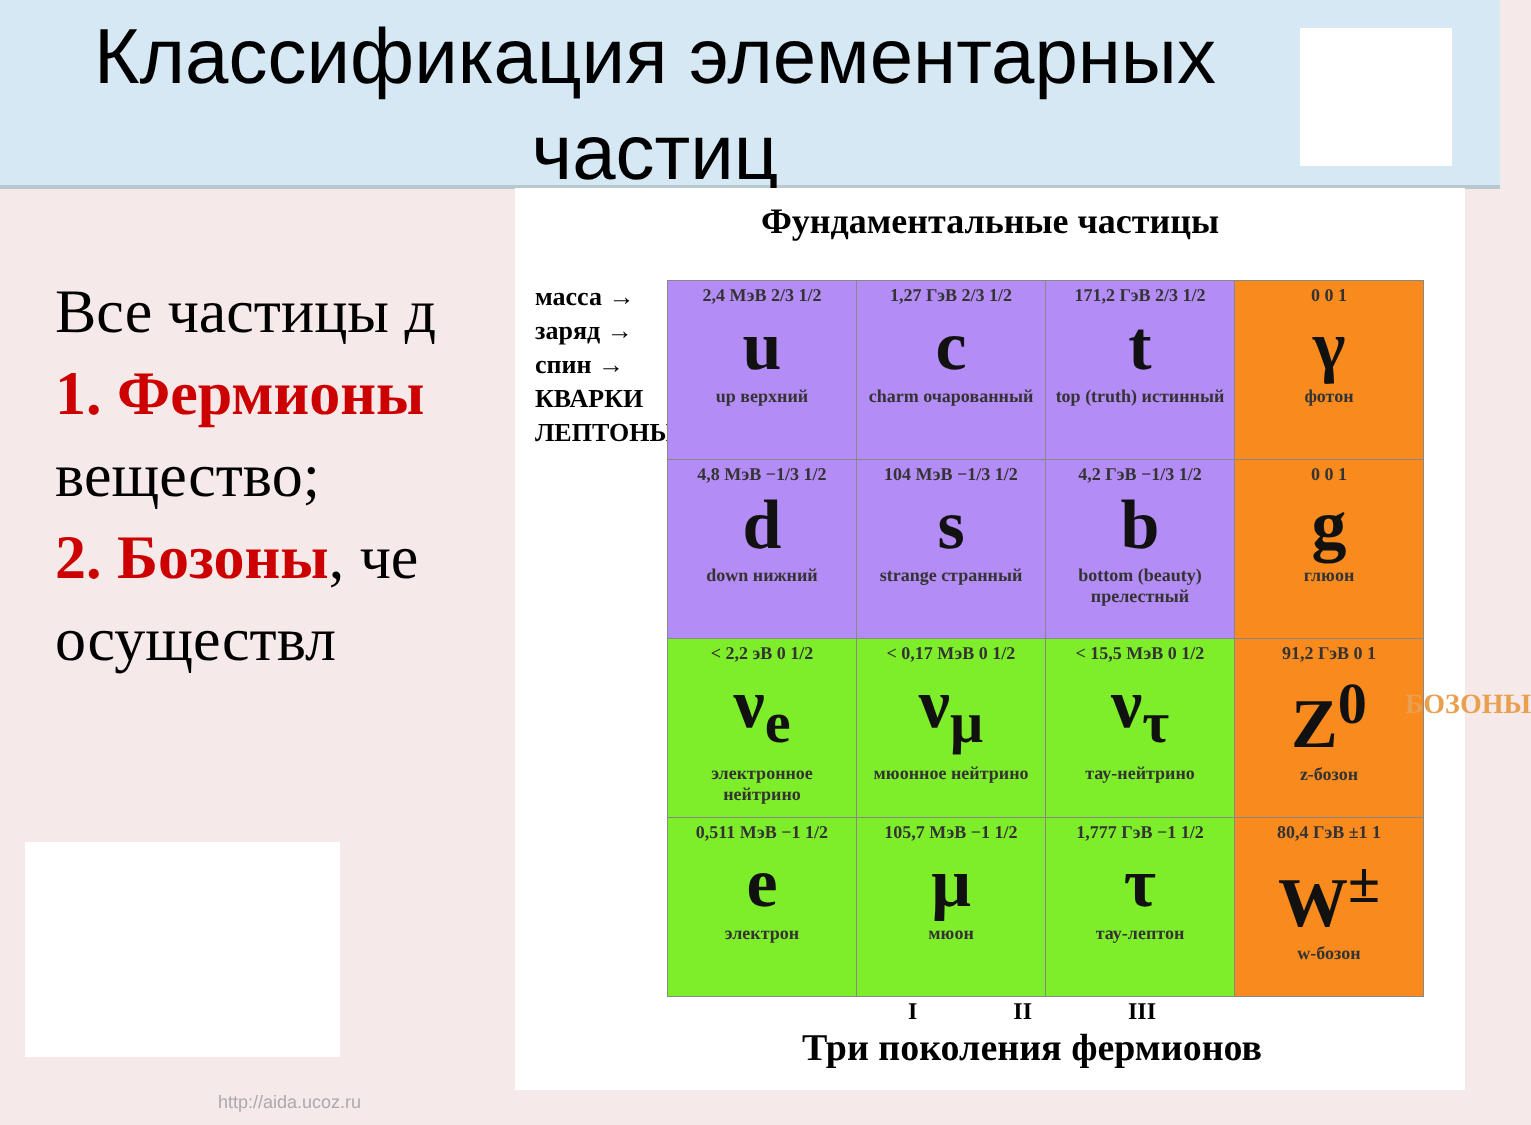Классификация элементарных частиц
Все частицы д
1. Фермионы вещество;
2. Бозоны, че осуществл
Фундаментальные частицы
масса →
заряд →
спин →
КВАРКИ
ЛЕПТОНЫ
| 2,4 МэВ 2/3 1/2 u up верхний | 1,27 ГэВ 2/3 1/2 c charm очарованный | 171,2 ГэВ 2/3 1/2 t top (truth) истинный | 0 0 1 γ фотон |
| 4,8 МэВ −1/3 1/2 d down нижний | 104 МэВ −1/3 1/2 s strange странный | 4,2 ГэВ −1/3 1/2 b bottom (beauty) прелестный | 0 0 1 g глюон |
| < 2,2 эВ 0 1/2 ν<sub>e</sub> электронное нейтрино | < 0,17 МэВ 0 1/2 ν<sub>μ</sub> мюонное нейтрино | < 15,5 МэВ 0 1/2 ν<sub>τ</sub> тау-нейтрино | 91,2 ГэВ 0 1 Z<sup>0</sup> z-бозон |
| 0,511 МэВ −1 1/2 e электрон | 105,7 МэВ −1 1/2 μ мюон | 1,777 ГэВ −1 1/2 τ тау-лептон | 80,4 ГэВ ±1 1 W<sup>±</sup> w-бозон |
БОЗОНЫ
I II III
Три поколения фермионов
http://aida.ucoz.ru